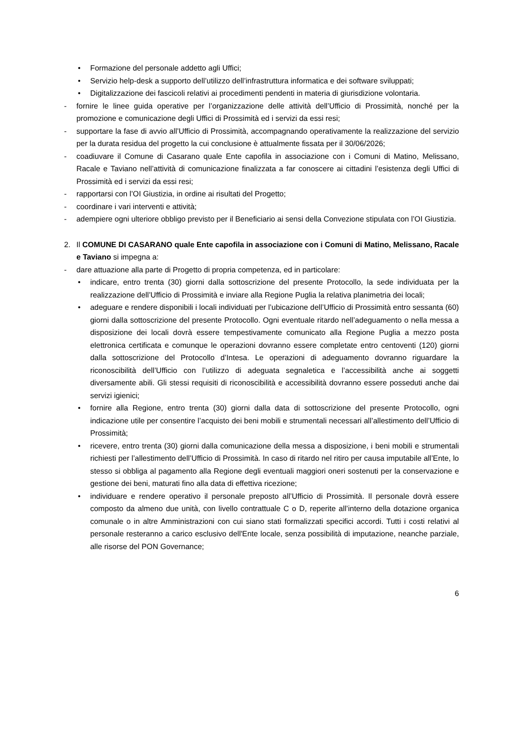• Formazione del personale addetto agli Uffici;
• Servizio help-desk a supporto dell’utilizzo dell’infrastruttura informatica e dei software sviluppati;
• Digitalizzazione dei fascicoli relativi ai procedimenti pendenti in materia di giurisdizione volontaria.
- fornire le linee guida operative per l’organizzazione delle attività dell’Ufficio di Prossimità, nonché per la promozione e comunicazione degli Uffici di Prossimità ed i servizi da essi resi;
- supportare la fase di avvio all’Ufficio di Prossimità, accompagnando operativamente la realizzazione del servizio per la durata residua del progetto la cui conclusione è attualmente fissata per il 30/06/2026;
- coadiuvare il Comune di Casarano quale Ente capofila in associazione con i Comuni di Matino, Melissano, Racale e Taviano nell’attività di comunicazione finalizzata a far conoscere ai cittadini l’esistenza degli Uffici di Prossimità ed i servizi da essi resi;
- rapportarsi con l’OI Giustizia, in ordine ai risultati del Progetto;
- coordinare i vari interventi e attività;
- adempiere ogni ulteriore obbligo previsto per il Beneficiario ai sensi della Convezione stipulata con l’OI Giustizia.
2. Il COMUNE DI CASARANO quale Ente capofila in associazione con i Comuni di Matino, Melissano, Racale e Taviano si impegna a:
- dare attuazione alla parte di Progetto di propria competenza, ed in particolare:
• indicare, entro trenta (30) giorni dalla sottoscrizione del presente Protocollo, la sede individuata per la realizzazione dell’Ufficio di Prossimità e inviare alla Regione Puglia la relativa planimetria dei locali;
• adeguare e rendere disponibili i locali individuati per l’ubicazione dell’Ufficio di Prossimità entro sessanta (60) giorni dalla sottoscrizione del presente Protocollo. Ogni eventuale ritardo nell’adeguamento o nella messa a disposizione dei locali dovrà essere tempestivamente comunicato alla Regione Puglia a mezzo posta elettronica certificata e comunque le operazioni dovranno essere completate entro centoventi (120) giorni dalla sottoscrizione del Protocollo d’Intesa. Le operazioni di adeguamento dovranno riguardare la riconoscibilità dell’Ufficio con l’utilizzo di adeguata segnaletica e l’accessibilità anche ai soggetti diversamente abili. Gli stessi requisiti di riconoscibilità e accessibilità dovranno essere posseduti anche dai servizi igienici;
• fornire alla Regione, entro trenta (30) giorni dalla data di sottoscrizione del presente Protocollo, ogni indicazione utile per consentire l’acquisto dei beni mobili e strumentali necessari all’allestimento dell’Ufficio di Prossimità;
• ricevere, entro trenta (30) giorni dalla comunicazione della messa a disposizione, i beni mobili e strumentali richiesti per l’allestimento dell’Ufficio di Prossimità. In caso di ritardo nel ritiro per causa imputabile all’Ente, lo stesso si obbliga al pagamento alla Regione degli eventuali maggiori oneri sostenuti per la conservazione e gestione dei beni, maturati fino alla data di effettiva ricezione;
• individuare e rendere operativo il personale preposto all’Ufficio di Prossimità. Il personale dovrà essere composto da almeno due unità, con livello contrattuale C o D, reperite all’interno della dotazione organica comunale o in altre Amministrazioni con cui siano stati formalizzati specifici accordi. Tutti i costi relativi al personale resteranno a carico esclusivo dell'Ente locale, senza possibilità di imputazione, neanche parziale, alle risorse del PON Governance;
6